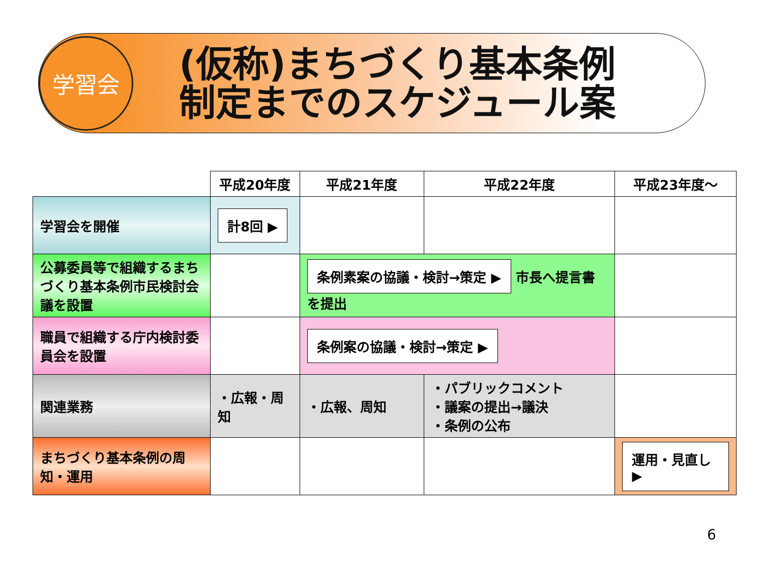学習会
(仮称)まちづくり基本条例
制定までのスケジュール案
| | 平成20年度 | 平成21年度 | 平成22年度 | 平成23年度～ |
| --- | --- | --- | --- | --- |
| 学習会を開催 | 計8回 ▶ | | | |
| 公募委員等で組織するまちづくり基本条例市民検討会議を設置 | | 条例素案の協議・検討→策定 ▶ 市長へ提言書を提出 | | |
| 職員で組織する庁内検討委員会を設置 | | 条例案の協議・検討→策定 ▶ | | |
| 関連業務 | ・広報・周知 | ・広報、周知 | ・パブリックコメント ・議案の提出→議決 ・条例の公布 | |
| まちづくり基本条例の周知・運用 | | | | 運用・見直し ▶ |
6